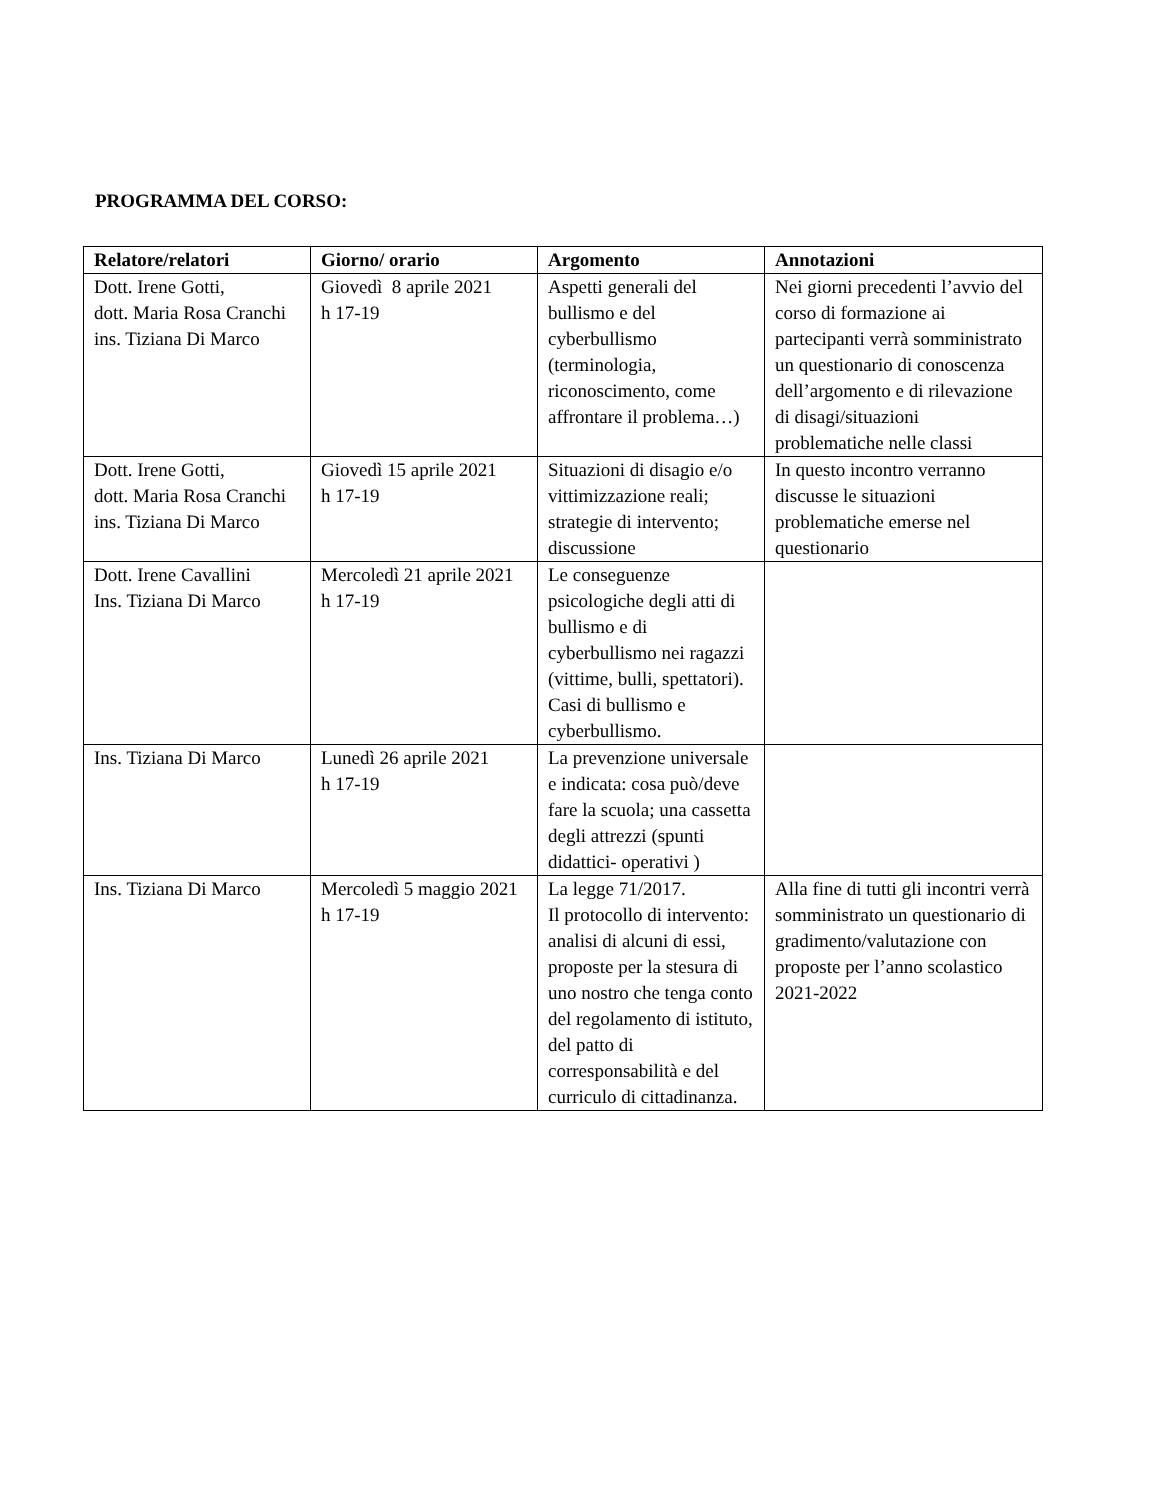PROGRAMMA DEL CORSO:
| Relatore/relatori | Giorno/ orario | Argomento | Annotazioni |
| --- | --- | --- | --- |
| Dott. Irene Gotti, dott. Maria Rosa Cranchi ins. Tiziana Di Marco | Giovedì 8 aprile 2021 h 17-19 | Aspetti generali del bullismo e del cyberbullismo (terminologia, riconoscimento, come affrontare il problema…) | Nei giorni precedenti l’avvio del corso di formazione ai partecipanti verrà somministrato un questionario di conoscenza dell’argomento e di rilevazione di disagi/situazioni problematiche nelle classi |
| Dott. Irene Gotti, dott. Maria Rosa Cranchi ins. Tiziana Di Marco | Giovedì 15 aprile 2021 h 17-19 | Situazioni di disagio e/o vittimizzazione reali; strategie di intervento; discussione | In questo incontro verranno discusse le situazioni problematiche emerse nel questionario |
| Dott. Irene Cavallini Ins. Tiziana Di Marco | Mercoledì 21 aprile 2021 h 17-19 | Le conseguenze psicologiche degli atti di bullismo e di cyberbullismo nei ragazzi (vittime, bulli, spettatori). Casi di bullismo e cyberbullismo. | |
| Ins. Tiziana Di Marco | Lunedì 26 aprile 2021 h 17-19 | La prevenzione universale e indicata: cosa può/deve fare la scuola; una cassetta degli attrezzi (spunti didattici- operativi ) | |
| Ins. Tiziana Di Marco | Mercoledì 5 maggio 2021 h 17-19 | La legge 71/2017. Il protocollo di intervento: analisi di alcuni di essi, proposte per la stesura di uno nostro che tenga conto del regolamento di istituto, del patto di corresponsabilità e del curriculo di cittadinanza. | Alla fine di tutti gli incontri verrà somministrato un questionario di gradimento/valutazione con proposte per l’anno scolastico 2021-2022 |